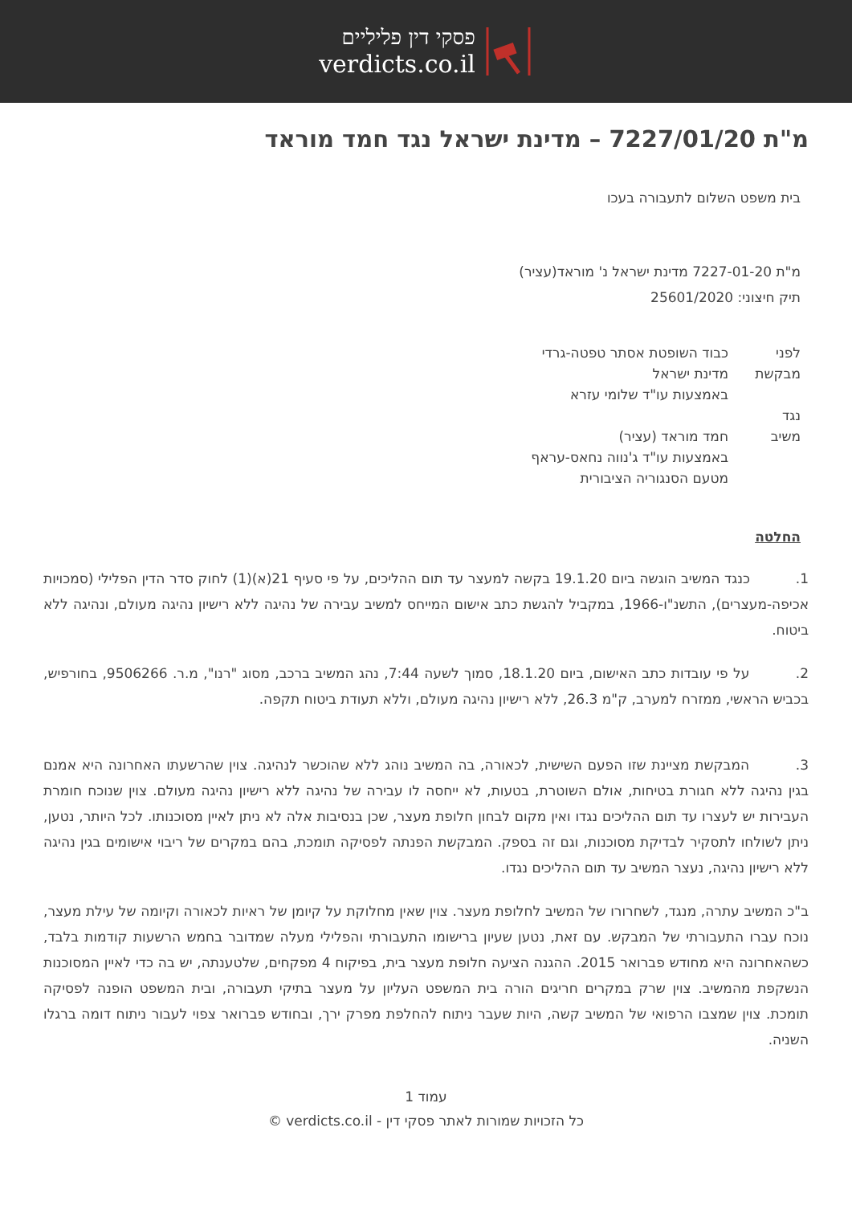פסקי דין פליליים
verdicts.co.il
מ"ת 7227/01/20 – מדינת ישראל נגד חמד מוראד
בית משפט השלום לתעבורה בעכו
מ"ת 7227-01-20 מדינת ישראל נ' מוראד(עציר)
תיק חיצוני: 25601/2020
לפני כבוד השופטת אסתר טפטה-גרדי
מבקשת מדינת ישראל
באמצעות עו"ד שלומי עזרא
נגד
משיב חמד מוראד (עציר)
באמצעות עו"ד ג'נווה נחאס-עראף
מטעם הסנגוריה הציבורית
החלטה
1.    כנגד המשיב הוגשה ביום 19.1.20 בקשה למעצר עד תום ההליכים, על פי סעיף 21(א)(1) לחוק סדר הדין הפלילי (סמכויות אכיפה-מעצרים), התשנ"ו-1966, במקביל להגשת כתב אישום המייחס למשיב עבירה של נהיגה ללא רישיון נהיגה מעולם, ונהיגה ללא ביטוח.
2.    על פי עובדות כתב האישום, ביום 18.1.20, סמוך לשעה 7:44, נהג המשיב ברכב, מסוג "רנו", מ.ר. 9506266, בחורפיש, בכביש הראשי, ממזרח למערב, ק"מ 26.3, ללא רישיון נהיגה מעולם, וללא תעודת ביטוח תקפה.
3.    המבקשת מציינת שזו הפעם השישית, לכאורה, בה המשיב נוהג ללא שהוכשר לנהיגה. צוין שהרשעתו האחרונה היא אמנם בגין נהיגה ללא חגורת בטיחות, אולם השוטרת, בטעות, לא ייחסה לו עבירה של נהיגה ללא רישיון נהיגה מעולם. צוין שנוכח חומרת העבירות יש לעצרו עד תום ההליכים נגדו ואין מקום לבחון חלופת מעצר, שכן בנסיבות אלה לא ניתן לאיין מסוכנותו. לכל היותר, נטען, ניתן לשולחו לתסקיר לבדיקת מסוכנות, וגם זה בספק. המבקשת הפנתה לפסיקה תומכת, בהם במקרים של ריבוי אישומים בגין נהיגה ללא רישיון נהיגה, נעצר המשיב עד תום ההליכים נגדו.
ב"כ המשיב עתרה, מנגד, לשחרורו של המשיב לחלופת מעצר. צוין שאין מחלוקת על קיומן של ראיות לכאורה וקיומה של עילת מעצר, נוכח עברו התעבורתי של המבקש. עם זאת, נטען שעיון ברישומו התעבורתי והפלילי מעלה שמדובר בחמש הרשעות קודמות בלבד, כשהאחרונה היא מחודש פברואר 2015. ההגנה הציעה חלופת מעצר בית, בפיקוח 4 מפקחים, שלטענתה, יש בה כדי לאיין המסוכנות הנשקפת מהמשיב. צוין שרק במקרים חריגים הורה בית המשפט העליון על מעצר בתיקי תעבורה, ובית המשפט הופנה לפסיקה תומכת. צוין שמצבו הרפואי של המשיב קשה, היות שעבר ניתוח להחלפת מפרק ירך, ובחודש פברואר צפוי לעבור ניתוח דומה ברגלו השניה.
עמוד 1
כל הזכויות שמורות לאתר פסקי דין - verdicts.co.il ©